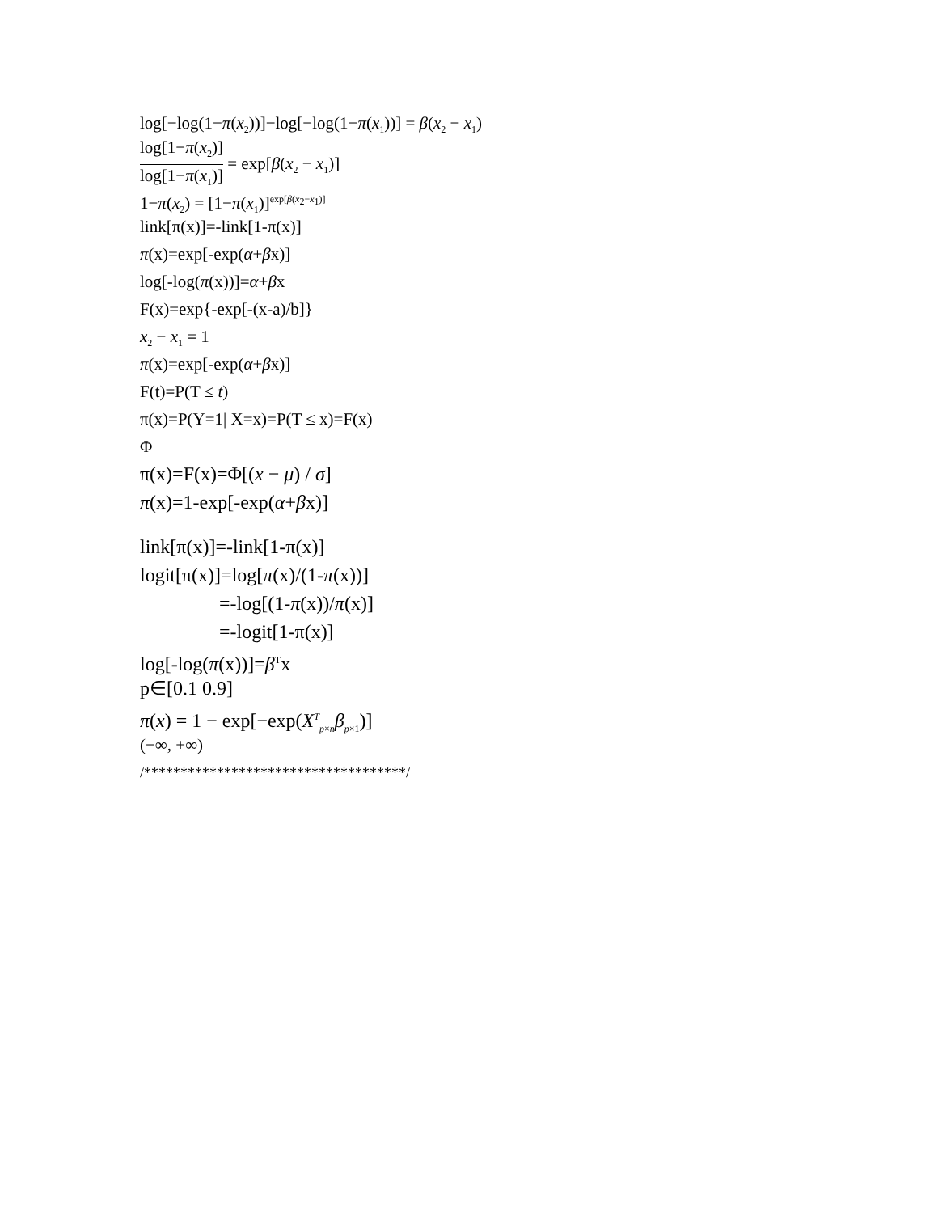log[−log(1−π(x<sub>2</sub>))]−log[−log(1−π(x<sub>1</sub>))] = β(x<sub>2</sub> − x<sub>1</sub>)
log[1−π(x<sub>2</sub>)] log[1−π(x<sub>1</sub>)] = exp[β(x<sub>2</sub> − x<sub>1</sub>)]
1−π(x<sub>2</sub>) = [1−π(x<sub>1</sub>)]<sup>exp[β(x<sub>2</sub>−x<sub>1</sub>)]</sup>
link[π(x)]=-link[1-π(x)]
π(x)=exp[-exp(α+βx)]
log[-log(π(x))]=α+βx
F(x)=exp{-exp[-(x-a)/b]}
x<sub>2</sub> − x<sub>1</sub> = 1
π(x)=exp[-exp(α+βx)]
F(t)=P(T ≤ t)
π(x)=P(Y=1| X=x)=P(T ≤ x)=F(x)
Φ
π(x)=F(x)=Φ[(x − μ) / σ]
π(x)=1-exp[-exp(α+βx)]
link[π(x)]=-link[1-π(x)]
logit[π(x)]=log[π(x)/(1-π(x))]
=-log[(1-π(x))/π(x)]
=-logit[1-π(x)]
log[-log(π(x))]=β<sup>T</sup>x
p∈[0.1 0.9]
π(x) = 1 − exp[−exp(X<sup>T</sup><sub>p×n</sub>β<sub>p×1</sub>)]
(−∞, +∞)
/************************************/